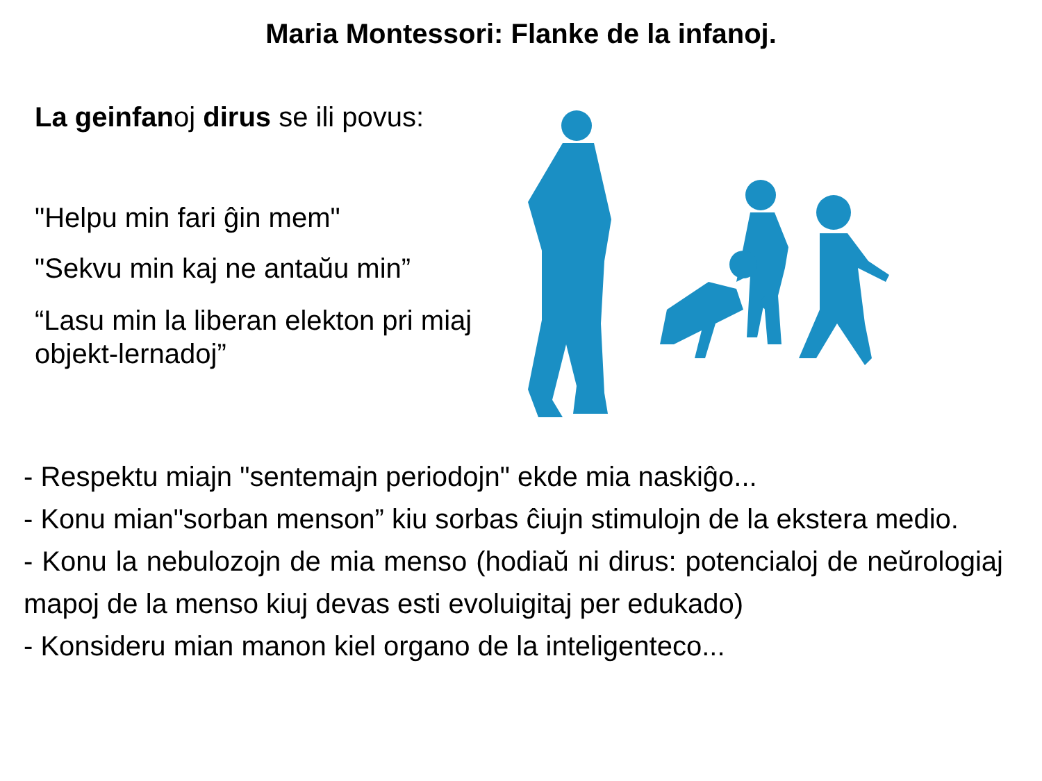Maria Montessori: Flanke de la infanoj.
La geinfanoj dirus se ili povus:
"Helpu min fari ĝin mem"
"Sekvu min kaj ne antaŭu min”
“Lasu min la liberan elekton pri miaj objekt-lernadoj”
- Respektu miajn "sentemajn periodojn" ekde mia naskiĝo...
- Konu mian"sorban menson” kiu sorbas ĉiujn stimulojn de la ekstera medio.
- Konu la nebulozojn de mia menso (hodiaŭ ni dirus: potencialoj de neŭrologiaj mapoj de la menso kiuj devas esti evoluigitaj per edukado)
- Konsideru mian manon kiel organo de la inteligenteco...